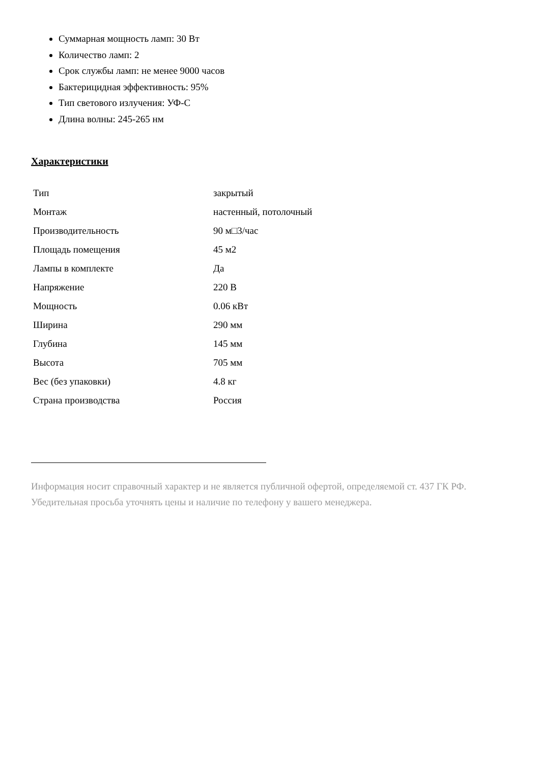Суммарная мощность ламп: 30 Вт
Количество ламп: 2
Срок службы ламп: не менее 9000 часов
Бактерицидная эффективность: 95%
Тип светового излучения: УФ-С
Длина волны: 245-265 нм
Характеристики
| Тип | закрытый |
| Монтаж | настенный, потолочный |
| Производительность | 90 м□3/час |
| Площадь помещения | 45 м2 |
| Лампы в комплекте | Да |
| Напряжение | 220 В |
| Мощность | 0.06 кВт |
| Ширина | 290 мм |
| Глубина | 145 мм |
| Высота | 705 мм |
| Вес (без упаковки) | 4.8 кг |
| Страна производства | Россия |
Информация носит справочный характер и не является публичной офертой, определяемой ст. 437 ГК РФ. Убедительная просьба уточнять цены и наличие по телефону у вашего менеджера.